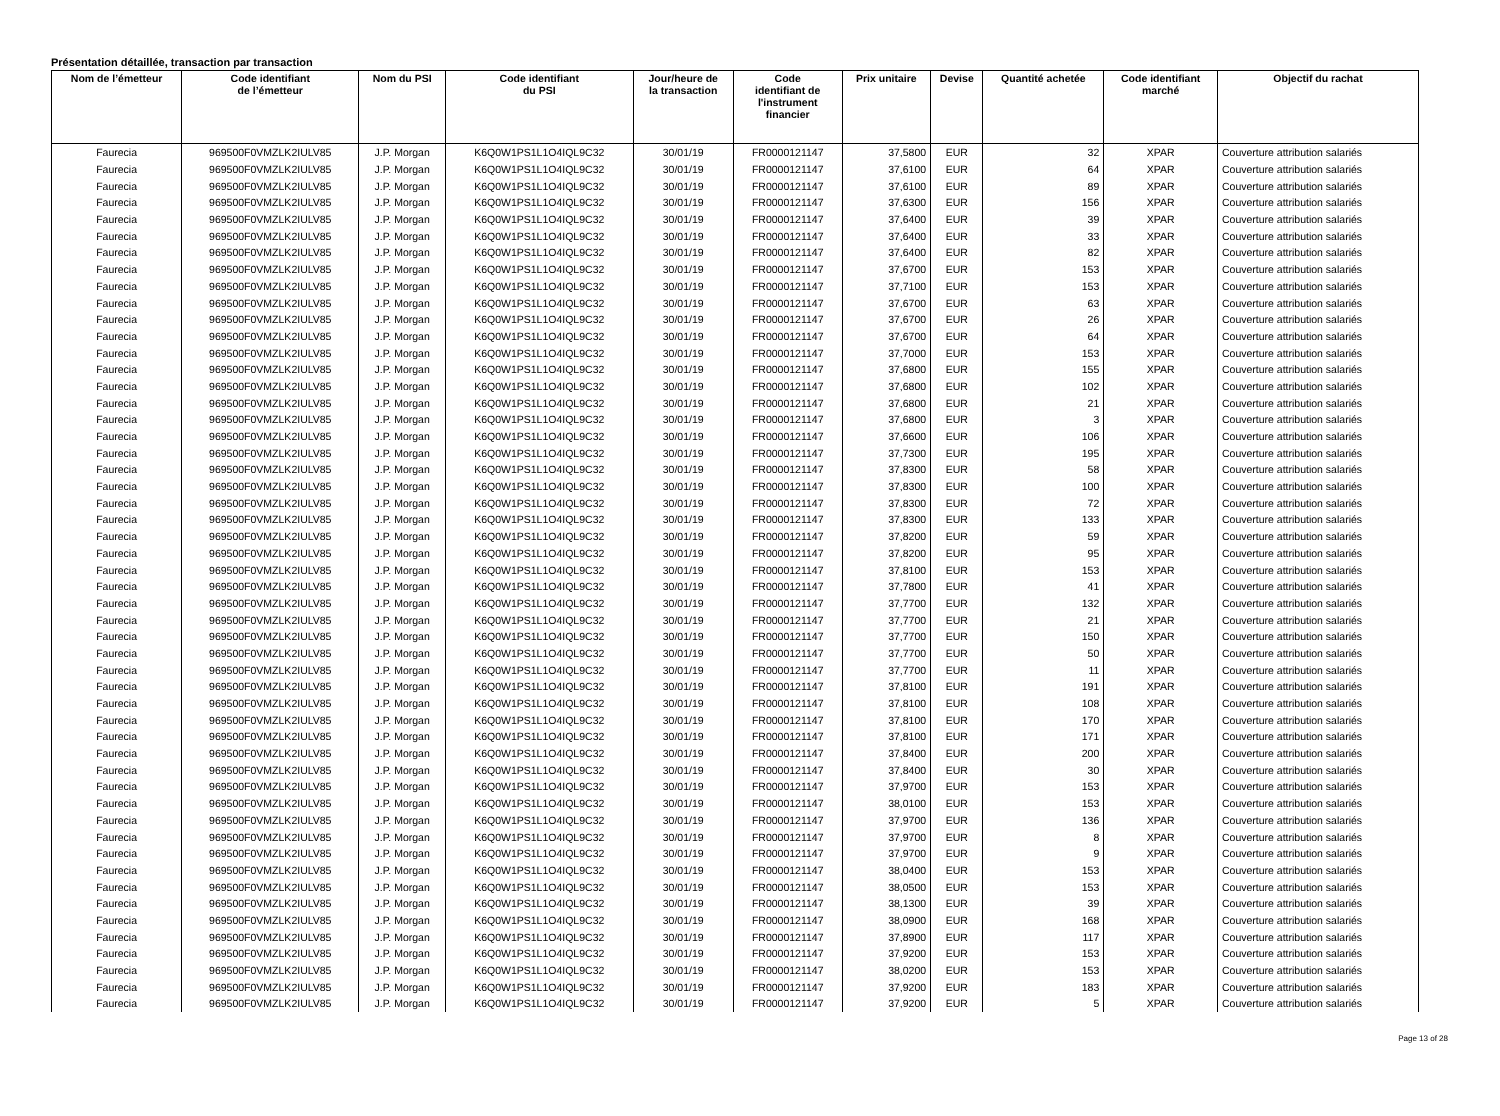Présentation détaillée, transaction par transaction
| Nom de l’émetteur | Code identifiant de l’émetteur | Nom du PSI | Code identifiant du PSI | Jour/heure de la transaction | Code identifiant de l'instrument financier | Prix unitaire | Devise | Quantité achetée | Code identifiant marché | Objectif du rachat |
| --- | --- | --- | --- | --- | --- | --- | --- | --- | --- | --- |
| Faurecia | 969500F0VMZLK2IULV85 | J.P. Morgan | K6Q0W1PS1L1O4IQL9C32 | 30/01/19 | FR0000121147 | 37,5800 | EUR | 32 | XPAR | Couverture attribution salariés |
| Faurecia | 969500F0VMZLK2IULV85 | J.P. Morgan | K6Q0W1PS1L1O4IQL9C32 | 30/01/19 | FR0000121147 | 37,6100 | EUR | 64 | XPAR | Couverture attribution salariés |
| Faurecia | 969500F0VMZLK2IULV85 | J.P. Morgan | K6Q0W1PS1L1O4IQL9C32 | 30/01/19 | FR0000121147 | 37,6100 | EUR | 89 | XPAR | Couverture attribution salariés |
| Faurecia | 969500F0VMZLK2IULV85 | J.P. Morgan | K6Q0W1PS1L1O4IQL9C32 | 30/01/19 | FR0000121147 | 37,6300 | EUR | 156 | XPAR | Couverture attribution salariés |
| Faurecia | 969500F0VMZLK2IULV85 | J.P. Morgan | K6Q0W1PS1L1O4IQL9C32 | 30/01/19 | FR0000121147 | 37,6400 | EUR | 39 | XPAR | Couverture attribution salariés |
| Faurecia | 969500F0VMZLK2IULV85 | J.P. Morgan | K6Q0W1PS1L1O4IQL9C32 | 30/01/19 | FR0000121147 | 37,6400 | EUR | 33 | XPAR | Couverture attribution salariés |
| Faurecia | 969500F0VMZLK2IULV85 | J.P. Morgan | K6Q0W1PS1L1O4IQL9C32 | 30/01/19 | FR0000121147 | 37,6400 | EUR | 82 | XPAR | Couverture attribution salariés |
| Faurecia | 969500F0VMZLK2IULV85 | J.P. Morgan | K6Q0W1PS1L1O4IQL9C32 | 30/01/19 | FR0000121147 | 37,6700 | EUR | 153 | XPAR | Couverture attribution salariés |
| Faurecia | 969500F0VMZLK2IULV85 | J.P. Morgan | K6Q0W1PS1L1O4IQL9C32 | 30/01/19 | FR0000121147 | 37,7100 | EUR | 153 | XPAR | Couverture attribution salariés |
| Faurecia | 969500F0VMZLK2IULV85 | J.P. Morgan | K6Q0W1PS1L1O4IQL9C32 | 30/01/19 | FR0000121147 | 37,6700 | EUR | 63 | XPAR | Couverture attribution salariés |
| Faurecia | 969500F0VMZLK2IULV85 | J.P. Morgan | K6Q0W1PS1L1O4IQL9C32 | 30/01/19 | FR0000121147 | 37,6700 | EUR | 26 | XPAR | Couverture attribution salariés |
| Faurecia | 969500F0VMZLK2IULV85 | J.P. Morgan | K6Q0W1PS1L1O4IQL9C32 | 30/01/19 | FR0000121147 | 37,6700 | EUR | 64 | XPAR | Couverture attribution salariés |
| Faurecia | 969500F0VMZLK2IULV85 | J.P. Morgan | K6Q0W1PS1L1O4IQL9C32 | 30/01/19 | FR0000121147 | 37,7000 | EUR | 153 | XPAR | Couverture attribution salariés |
| Faurecia | 969500F0VMZLK2IULV85 | J.P. Morgan | K6Q0W1PS1L1O4IQL9C32 | 30/01/19 | FR0000121147 | 37,6800 | EUR | 155 | XPAR | Couverture attribution salariés |
| Faurecia | 969500F0VMZLK2IULV85 | J.P. Morgan | K6Q0W1PS1L1O4IQL9C32 | 30/01/19 | FR0000121147 | 37,6800 | EUR | 102 | XPAR | Couverture attribution salariés |
| Faurecia | 969500F0VMZLK2IULV85 | J.P. Morgan | K6Q0W1PS1L1O4IQL9C32 | 30/01/19 | FR0000121147 | 37,6800 | EUR | 21 | XPAR | Couverture attribution salariés |
| Faurecia | 969500F0VMZLK2IULV85 | J.P. Morgan | K6Q0W1PS1L1O4IQL9C32 | 30/01/19 | FR0000121147 | 37,6800 | EUR | 3 | XPAR | Couverture attribution salariés |
| Faurecia | 969500F0VMZLK2IULV85 | J.P. Morgan | K6Q0W1PS1L1O4IQL9C32 | 30/01/19 | FR0000121147 | 37,6600 | EUR | 106 | XPAR | Couverture attribution salariés |
| Faurecia | 969500F0VMZLK2IULV85 | J.P. Morgan | K6Q0W1PS1L1O4IQL9C32 | 30/01/19 | FR0000121147 | 37,7300 | EUR | 195 | XPAR | Couverture attribution salariés |
| Faurecia | 969500F0VMZLK2IULV85 | J.P. Morgan | K6Q0W1PS1L1O4IQL9C32 | 30/01/19 | FR0000121147 | 37,8300 | EUR | 58 | XPAR | Couverture attribution salariés |
| Faurecia | 969500F0VMZLK2IULV85 | J.P. Morgan | K6Q0W1PS1L1O4IQL9C32 | 30/01/19 | FR0000121147 | 37,8300 | EUR | 100 | XPAR | Couverture attribution salariés |
| Faurecia | 969500F0VMZLK2IULV85 | J.P. Morgan | K6Q0W1PS1L1O4IQL9C32 | 30/01/19 | FR0000121147 | 37,8300 | EUR | 72 | XPAR | Couverture attribution salariés |
| Faurecia | 969500F0VMZLK2IULV85 | J.P. Morgan | K6Q0W1PS1L1O4IQL9C32 | 30/01/19 | FR0000121147 | 37,8300 | EUR | 133 | XPAR | Couverture attribution salariés |
| Faurecia | 969500F0VMZLK2IULV85 | J.P. Morgan | K6Q0W1PS1L1O4IQL9C32 | 30/01/19 | FR0000121147 | 37,8200 | EUR | 59 | XPAR | Couverture attribution salariés |
| Faurecia | 969500F0VMZLK2IULV85 | J.P. Morgan | K6Q0W1PS1L1O4IQL9C32 | 30/01/19 | FR0000121147 | 37,8200 | EUR | 95 | XPAR | Couverture attribution salariés |
| Faurecia | 969500F0VMZLK2IULV85 | J.P. Morgan | K6Q0W1PS1L1O4IQL9C32 | 30/01/19 | FR0000121147 | 37,8100 | EUR | 153 | XPAR | Couverture attribution salariés |
| Faurecia | 969500F0VMZLK2IULV85 | J.P. Morgan | K6Q0W1PS1L1O4IQL9C32 | 30/01/19 | FR0000121147 | 37,7800 | EUR | 41 | XPAR | Couverture attribution salariés |
| Faurecia | 969500F0VMZLK2IULV85 | J.P. Morgan | K6Q0W1PS1L1O4IQL9C32 | 30/01/19 | FR0000121147 | 37,7700 | EUR | 132 | XPAR | Couverture attribution salariés |
| Faurecia | 969500F0VMZLK2IULV85 | J.P. Morgan | K6Q0W1PS1L1O4IQL9C32 | 30/01/19 | FR0000121147 | 37,7700 | EUR | 21 | XPAR | Couverture attribution salariés |
| Faurecia | 969500F0VMZLK2IULV85 | J.P. Morgan | K6Q0W1PS1L1O4IQL9C32 | 30/01/19 | FR0000121147 | 37,7700 | EUR | 150 | XPAR | Couverture attribution salariés |
| Faurecia | 969500F0VMZLK2IULV85 | J.P. Morgan | K6Q0W1PS1L1O4IQL9C32 | 30/01/19 | FR0000121147 | 37,7700 | EUR | 50 | XPAR | Couverture attribution salariés |
| Faurecia | 969500F0VMZLK2IULV85 | J.P. Morgan | K6Q0W1PS1L1O4IQL9C32 | 30/01/19 | FR0000121147 | 37,7700 | EUR | 11 | XPAR | Couverture attribution salariés |
| Faurecia | 969500F0VMZLK2IULV85 | J.P. Morgan | K6Q0W1PS1L1O4IQL9C32 | 30/01/19 | FR0000121147 | 37,8100 | EUR | 191 | XPAR | Couverture attribution salariés |
| Faurecia | 969500F0VMZLK2IULV85 | J.P. Morgan | K6Q0W1PS1L1O4IQL9C32 | 30/01/19 | FR0000121147 | 37,8100 | EUR | 108 | XPAR | Couverture attribution salariés |
| Faurecia | 969500F0VMZLK2IULV85 | J.P. Morgan | K6Q0W1PS1L1O4IQL9C32 | 30/01/19 | FR0000121147 | 37,8100 | EUR | 170 | XPAR | Couverture attribution salariés |
| Faurecia | 969500F0VMZLK2IULV85 | J.P. Morgan | K6Q0W1PS1L1O4IQL9C32 | 30/01/19 | FR0000121147 | 37,8100 | EUR | 171 | XPAR | Couverture attribution salariés |
| Faurecia | 969500F0VMZLK2IULV85 | J.P. Morgan | K6Q0W1PS1L1O4IQL9C32 | 30/01/19 | FR0000121147 | 37,8400 | EUR | 200 | XPAR | Couverture attribution salariés |
| Faurecia | 969500F0VMZLK2IULV85 | J.P. Morgan | K6Q0W1PS1L1O4IQL9C32 | 30/01/19 | FR0000121147 | 37,8400 | EUR | 30 | XPAR | Couverture attribution salariés |
| Faurecia | 969500F0VMZLK2IULV85 | J.P. Morgan | K6Q0W1PS1L1O4IQL9C32 | 30/01/19 | FR0000121147 | 37,9700 | EUR | 153 | XPAR | Couverture attribution salariés |
| Faurecia | 969500F0VMZLK2IULV85 | J.P. Morgan | K6Q0W1PS1L1O4IQL9C32 | 30/01/19 | FR0000121147 | 38,0100 | EUR | 153 | XPAR | Couverture attribution salariés |
| Faurecia | 969500F0VMZLK2IULV85 | J.P. Morgan | K6Q0W1PS1L1O4IQL9C32 | 30/01/19 | FR0000121147 | 37,9700 | EUR | 136 | XPAR | Couverture attribution salariés |
| Faurecia | 969500F0VMZLK2IULV85 | J.P. Morgan | K6Q0W1PS1L1O4IQL9C32 | 30/01/19 | FR0000121147 | 37,9700 | EUR | 8 | XPAR | Couverture attribution salariés |
| Faurecia | 969500F0VMZLK2IULV85 | J.P. Morgan | K6Q0W1PS1L1O4IQL9C32 | 30/01/19 | FR0000121147 | 37,9700 | EUR | 9 | XPAR | Couverture attribution salariés |
| Faurecia | 969500F0VMZLK2IULV85 | J.P. Morgan | K6Q0W1PS1L1O4IQL9C32 | 30/01/19 | FR0000121147 | 38,0400 | EUR | 153 | XPAR | Couverture attribution salariés |
| Faurecia | 969500F0VMZLK2IULV85 | J.P. Morgan | K6Q0W1PS1L1O4IQL9C32 | 30/01/19 | FR0000121147 | 38,0500 | EUR | 153 | XPAR | Couverture attribution salariés |
| Faurecia | 969500F0VMZLK2IULV85 | J.P. Morgan | K6Q0W1PS1L1O4IQL9C32 | 30/01/19 | FR0000121147 | 38,1300 | EUR | 39 | XPAR | Couverture attribution salariés |
| Faurecia | 969500F0VMZLK2IULV85 | J.P. Morgan | K6Q0W1PS1L1O4IQL9C32 | 30/01/19 | FR0000121147 | 38,0900 | EUR | 168 | XPAR | Couverture attribution salariés |
| Faurecia | 969500F0VMZLK2IULV85 | J.P. Morgan | K6Q0W1PS1L1O4IQL9C32 | 30/01/19 | FR0000121147 | 37,8900 | EUR | 117 | XPAR | Couverture attribution salariés |
| Faurecia | 969500F0VMZLK2IULV85 | J.P. Morgan | K6Q0W1PS1L1O4IQL9C32 | 30/01/19 | FR0000121147 | 37,9200 | EUR | 153 | XPAR | Couverture attribution salariés |
| Faurecia | 969500F0VMZLK2IULV85 | J.P. Morgan | K6Q0W1PS1L1O4IQL9C32 | 30/01/19 | FR0000121147 | 38,0200 | EUR | 153 | XPAR | Couverture attribution salariés |
| Faurecia | 969500F0VMZLK2IULV85 | J.P. Morgan | K6Q0W1PS1L1O4IQL9C32 | 30/01/19 | FR0000121147 | 37,9200 | EUR | 183 | XPAR | Couverture attribution salariés |
| Faurecia | 969500F0VMZLK2IULV85 | J.P. Morgan | K6Q0W1PS1L1O4IQL9C32 | 30/01/19 | FR0000121147 | 37,9200 | EUR | 5 | XPAR | Couverture attribution salariés |
Page 13 of 28